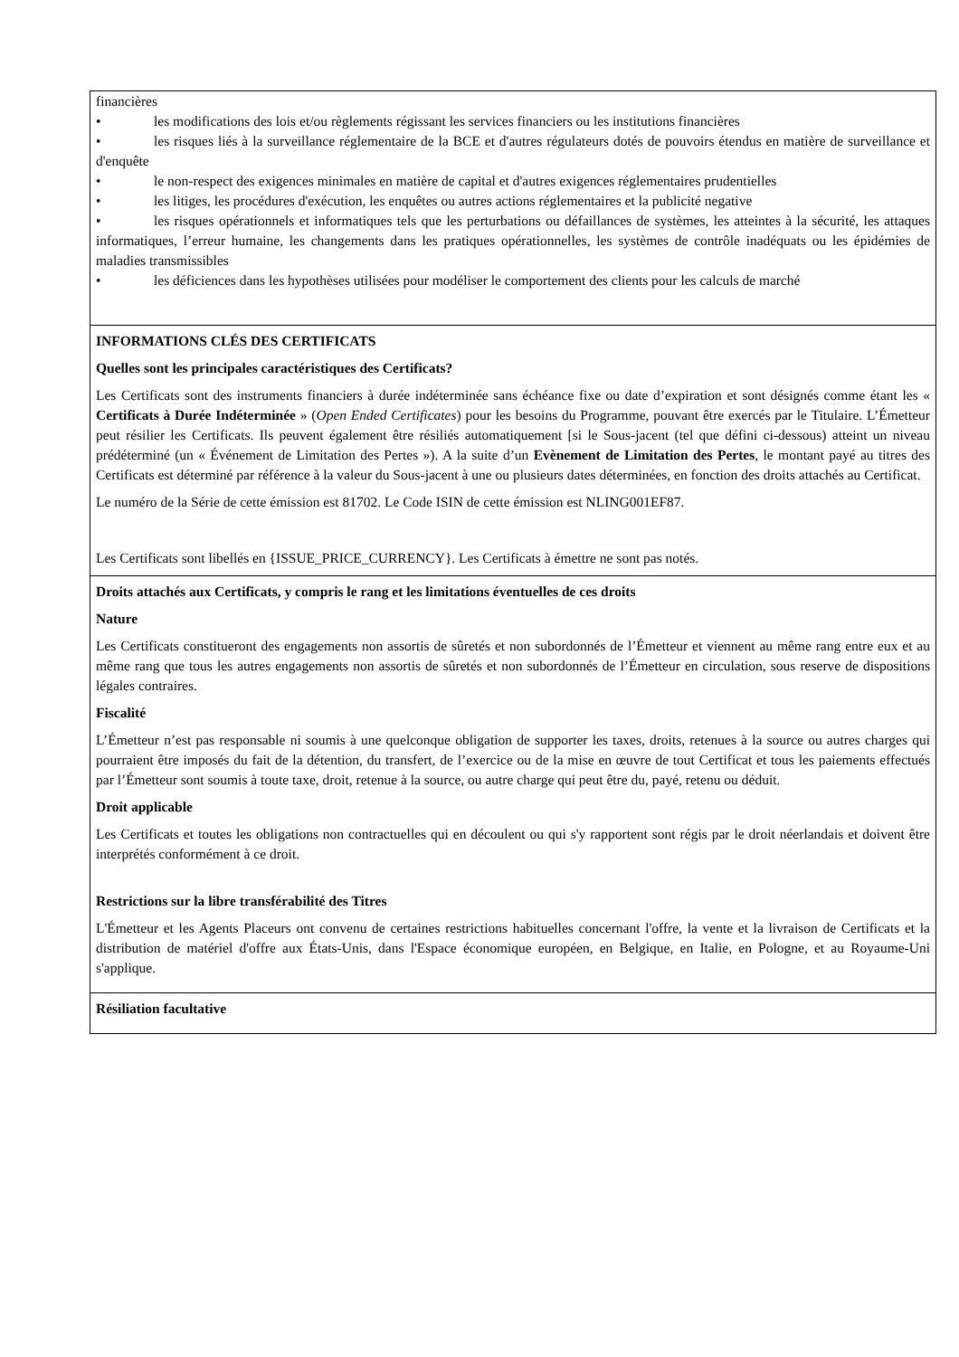| financières • les modifications des lois et/ou règlements régissant les services financiers ou les institutions financières • les risques liés à la surveillance réglementaire de la BCE et d'autres régulateurs dotés de pouvoirs étendus en matière de surveillance et d'enquête • le non-respect des exigences minimales en matière de capital et d'autres exigences réglementaires prudentielles • les litiges, les procédures d'exécution, les enquêtes ou autres actions réglementaires et la publicité negative • les risques opérationnels et informatiques tels que les perturbations ou défaillances de systèmes, les atteintes à la sécurité, les attaques informatiques, l’erreur humaine, les changements dans les pratiques opérationnelles, les systèmes de contrôle inadéquats ou les épidémies de maladies transmissibles • les déficiences dans les hypothèses utilisées pour modéliser le comportement des clients pour les calculs de marché |
| INFORMATIONS CLÉS DES CERTIFICATS Quelles sont les principales caractéristiques des Certificats? Les Certificats sont des instruments financiers à durée indéterminée sans échéance fixe ou date d’expiration et sont désignés comme étant les « Certificats à Durée Indéterminée » ( Open Ended Certificates ) pour les besoins du Programme, pouvant être exercés par le Titulaire. L’Émetteur peut résilier les Certificats. Ils peuvent également être résiliés automatiquement [si le Sous-jacent (tel que défini ci-dessous) atteint un niveau prédéterminé (un « Événement de Limitation des Pertes »). A la suite d’un Evènement de Limitation des Pertes , le montant payé au titres des Certificats est déterminé par référence à la valeur du Sous-jacent à une ou plusieurs dates déterminées, en fonction des droits attachés au Certificat. Le numéro de la Série de cette émission est 81702. Le Code ISIN de cette émission est NLING001EF87. Les Certificats sont libellés en {ISSUE_PRICE_CURRENCY}. Les Certificats à émettre ne sont pas notés. |
| Droits attachés aux Certificats, y compris le rang et les limitations éventuelles de ces droits Nature Les Certificats constitueront des engagements non assortis de sûretés et non subordonnés de l’Émetteur et viennent au même rang entre eux et au même rang que tous les autres engagements non assortis de sûretés et non subordonnés de l’Émetteur en circulation, sous reserve de dispositions légales contraires. Fiscalité L’Émetteur n’est pas responsable ni soumis à une quelconque obligation de supporter les taxes, droits, retenues à la source ou autres charges qui pourraient être imposés du fait de la détention, du transfert, de l’exercice ou de la mise en œuvre de tout Certificat et tous les paiements effectués par l’Émetteur sont soumis à toute taxe, droit, retenue à la source, ou autre charge qui peut être du, payé, retenu ou déduit. Droit applicable Les Certificats et toutes les obligations non contractuelles qui en découlent ou qui s'y rapportent sont régis par le droit néerlandais et doivent être interprétés conformément à ce droit. Restrictions sur la libre transférabilité des Titres L'Émetteur et les Agents Placeurs ont convenu de certaines restrictions habituelles concernant l'offre, la vente et la livraison de Certificats et la distribution de matériel d'offre aux États-Unis, dans l'Espace économique européen, en Belgique, en Italie, en Pologne, et au Royaume-Uni s'applique. |
| Résiliation facultative |